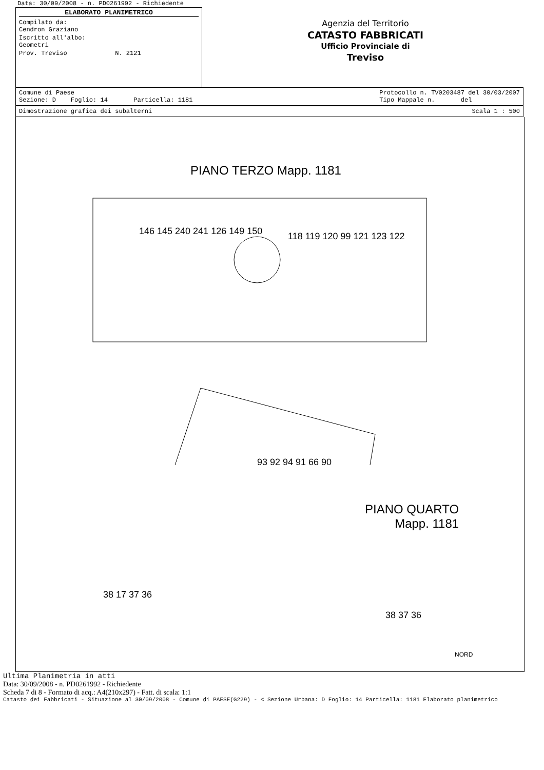Data: 30/09/2008 - n. PD0261992 - Richiedente
ELABORATO PLANIMETRICO
Compilato da:
Cendron Graziano
Iscritto all'albo:
Geometri
Prov. Treviso N. 2121
Agenzia del Territorio
CATASTO FABBRICATI
Ufficio Provinciale di
Treviso
Comune di Paese
Sezione: D Foglio: 14 Particella: 1181 Protocollo n. TV0203487 del 30/03/2007
Tipo Mappale n. del
Dimostrazione grafica dei subalterni Scala 1 : 500
PIANO TERZO Mapp. 1181
146 145 240 241 126 149 150
118 119 120 99 121 123 122
93 92 94 91 66 90
PIANO QUARTO
Mapp. 1181
38 17 37 36
38 37 36
NORD
Ultima Planimetria in atti
Data: 30/09/2008 - n. PD0261992 - Richiedente
Scheda 7 di 8 - Formato di acq.: A4(210x297) - Fatt. di scala: 1:1
Catasto dei Fabbricati - Situazione al 30/09/2008 - Comune di PAESE(G229) - < Sezione Urbana: D Foglio: 14 Particella: 1181 Elaborato planimetrico